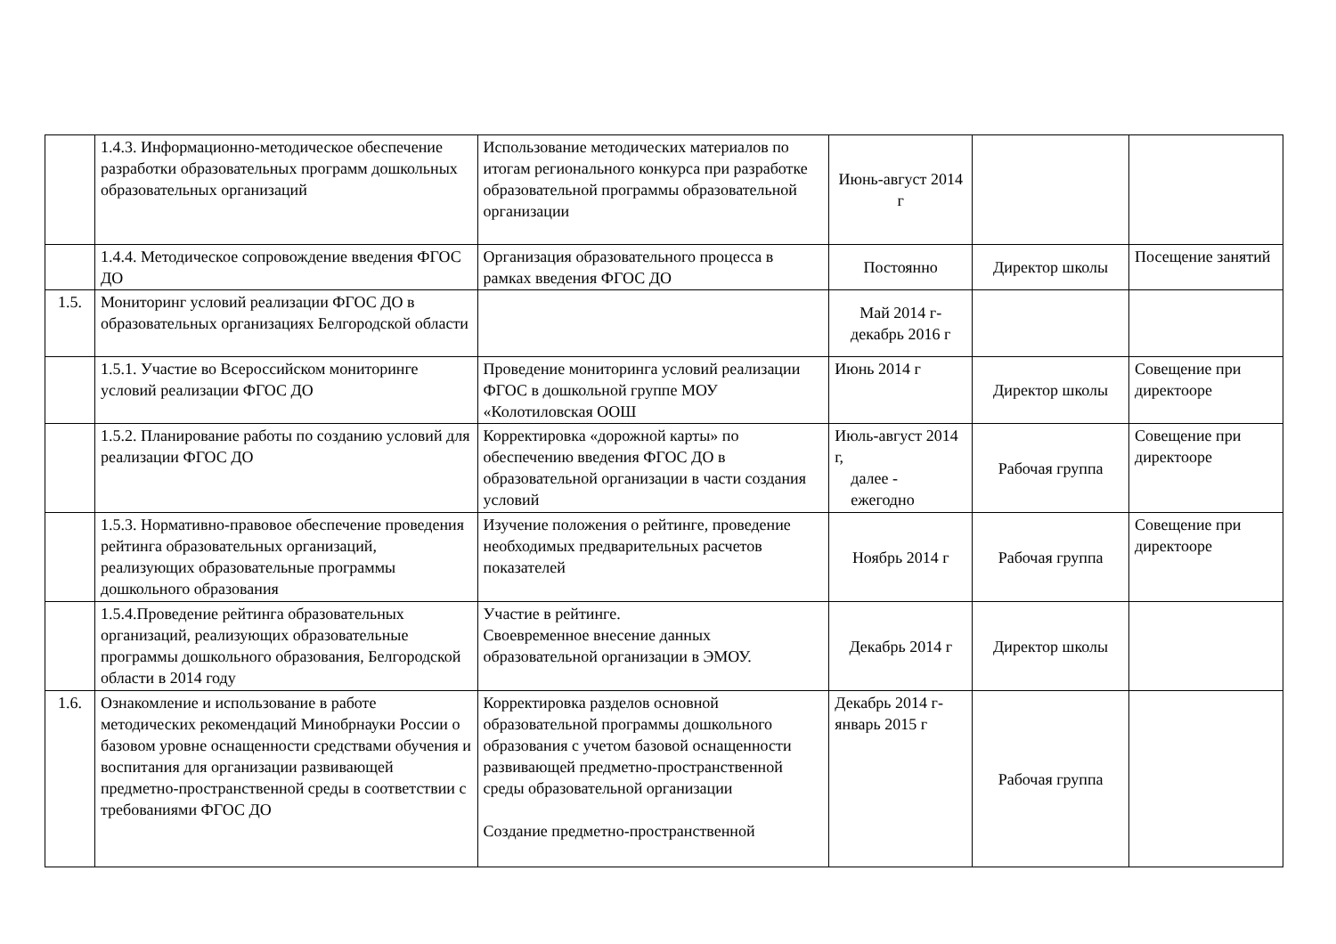| | 1.4.3. Информационно-методическое обеспечение разработки образовательных программ дошкольных образовательных организаций | Использование методических материалов по итогам регионального конкурса при разработке образовательной программы образовательной организации | Июнь-август 2014 г | | |
| | 1.4.4. Методическое сопровождение введения ФГОС ДО | Организация образовательного процесса в рамках введения ФГОС ДО | Постоянно | Директор школы | Посещение занятий |
| 1.5. | Мониторинг условий реализации ФГОС ДО в образовательных организациях Белгородской области | | Май 2014 г-декабрь 2016 г | | |
| | 1.5.1. Участие во Всероссийском мониторинге условий реализации ФГОС ДО | Проведение мониторинга условий реализации ФГОС в дошкольной группе МОУ «Колотиловская ООШ | Июнь 2014 г | Директор школы | Совещение при директооре |
| | 1.5.2. Планирование работы по созданию условий для реализации ФГОС ДО | Корректировка «дорожной карты» по обеспечению введения ФГОС ДО в образовательной организации в части создания условий | Июль-август 2014 г, далее - ежегодно | Рабочая группа | Совещение при директооре |
| | 1.5.3. Нормативно-правовое обеспечение проведения рейтинга образовательных организаций, реализующих образовательные программы дошкольного образования | Изучение положения о рейтинге, проведение необходимых предварительных расчетов показателей | Ноябрь 2014 г | Рабочая группа | Совещение при директооре |
| | 1.5.4.Проведение рейтинга образовательных организаций, реализующих образовательные программы дошкольного образования, Белгородской области в 2014 году | Участие в рейтинге. Своевременное внесение данных образовательной организации в ЭМОУ. | Декабрь 2014 г | Директор школы | |
| 1.6. | Ознакомление и использование в работе методических рекомендаций Минобрнауки России о базовом уровне оснащенности средствами обучения и воспитания для организации развивающей предметно-пространственной среды в соответствии с требованиями ФГОС ДО | Корректировка разделов основной образовательной программы дошкольного образования с учетом базовой оснащенности развивающей предметно-пространственной среды образовательной организации Создание предметно-пространственной | Декабрь 2014 г-январь 2015 г | Рабочая группа | |